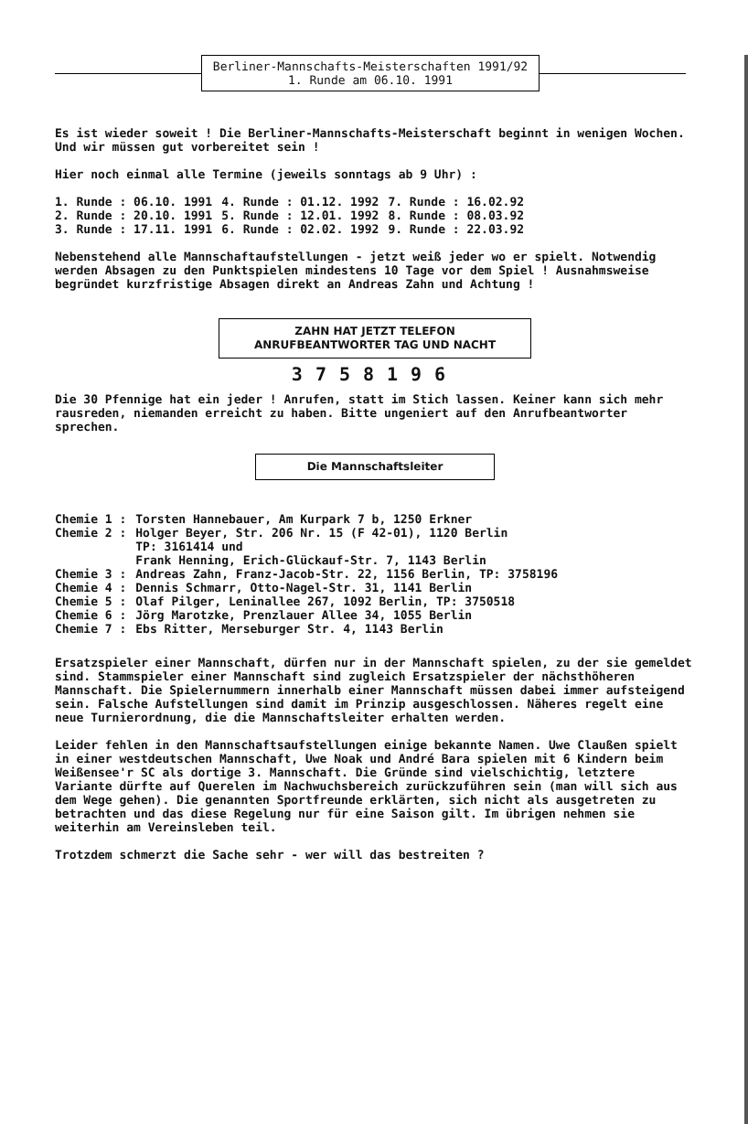Berliner-Mannschafts-Meisterschaften 1991/92
1. Runde am 06.10. 1991
Es ist wieder soweit ! Die Berliner-Mannschafts-Meisterschaft beginnt in wenigen Wochen. Und wir müssen gut vorbereitet sein !
Hier noch einmal alle Termine (jeweils sonntags ab 9 Uhr) :
| 1. Runde : 06.10. 1991 | 4. Runde : 01.12. 1992 | 7. Runde : 16.02.92 |
| 2. Runde : 20.10. 1991 | 5. Runde : 12.01. 1992 | 8. Runde : 08.03.92 |
| 3. Runde : 17.11. 1991 | 6. Runde : 02.02. 1992 | 9. Runde : 22.03.92 |
Nebenstehend alle Mannschaftaufstellungen - jetzt weiß jeder wo er spielt. Notwendig werden Absagen zu den Punktspielen mindestens 10 Tage vor dem Spiel ! Ausnahmsweise begründet kurzfristige Absagen direkt an Andreas Zahn und Achtung !
ZAHN HAT JETZT TELEFON
ANRUFBEANTWORTER TAG UND NACHT
3758196
Die 30 Pfennige hat ein jeder ! Anrufen, statt im Stich lassen. Keiner kann sich mehr rausreden, niemanden erreicht zu haben. Bitte ungeniert auf den Anrufbeantworter sprechen.
Die Mannschaftsleiter
| Chemie 1 : | Torsten Hannebauer, Am Kurpark 7 b, 1250 Erkner |
| Chemie 2 : | Holger Beyer, Str. 206 Nr. 15 (F 42-01), 1120 Berlin TP: 3161414 und Frank Henning, Erich-Glückauf-Str. 7, 1143 Berlin |
| Chemie 3 : | Andreas Zahn, Franz-Jacob-Str. 22, 1156 Berlin, TP: 3758196 |
| Chemie 4 : | Dennis Schmarr, Otto-Nagel-Str. 31, 1141 Berlin |
| Chemie 5 : | Olaf Pilger, Leninallee 267, 1092 Berlin, TP: 3750518 |
| Chemie 6 : | Jörg Marotzke, Prenzlauer Allee 34, 1055 Berlin |
| Chemie 7 : | Ebs Ritter, Merseburger Str. 4, 1143 Berlin |
Ersatzspieler einer Mannschaft, dürfen nur in der Mannschaft spielen, zu der sie gemeldet sind. Stammspieler einer Mannschaft sind zugleich Ersatzspieler der nächsthöheren Mannschaft. Die Spielernummern innerhalb einer Mannschaft müssen dabei immer aufsteigend sein. Falsche Aufstellungen sind damit im Prinzip ausgeschlossen. Näheres regelt eine neue Turnierordnung, die die Mannschaftsleiter erhalten werden.
Leider fehlen in den Mannschaftsaufstellungen einige bekannte Namen. Uwe Claußen spielt in einer westdeutschen Mannschaft, Uwe Noak und André Bara spielen mit 6 Kindern beim Weißensee'r SC als dortige 3. Mannschaft. Die Gründe sind vielschichtig, letztere Variante dürfte auf Querelen im Nachwuchsbereich zurückzuführen sein (man will sich aus dem Wege gehen). Die genannten Sportfreunde erklärten, sich nicht als ausgetreten zu betrachten und das diese Regelung nur für eine Saison gilt. Im übrigen nehmen sie weiterhin am Vereinsleben teil.
Trotzdem schmerzt die Sache sehr - wer will das bestreiten ?